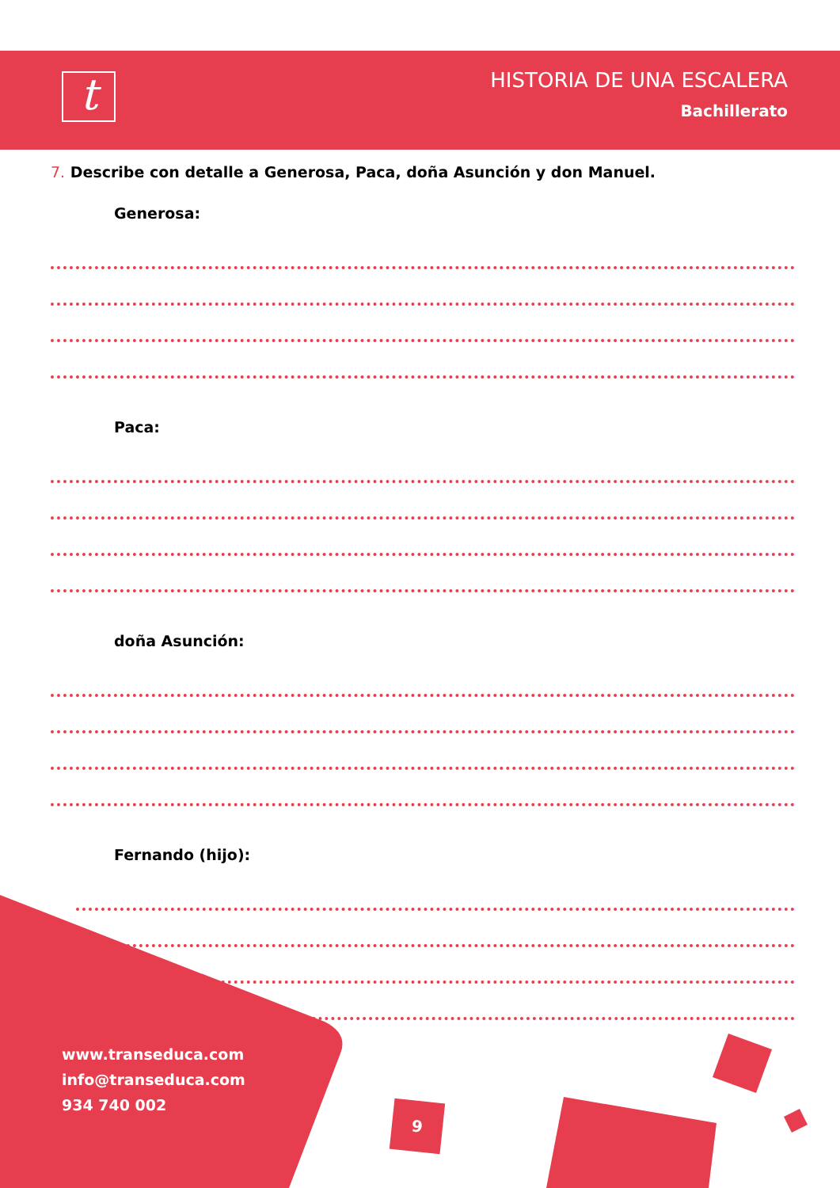t
HISTORIA DE UNA ESCALERA
Bachillerato
7. Describe con detalle a Generosa, Paca, doña Asunción y don Manuel.
Generosa:
Paca:
doña Asunción:
Fernando (hijo):
www.transeduca.com
info@transeduca.com
934 740 002
9